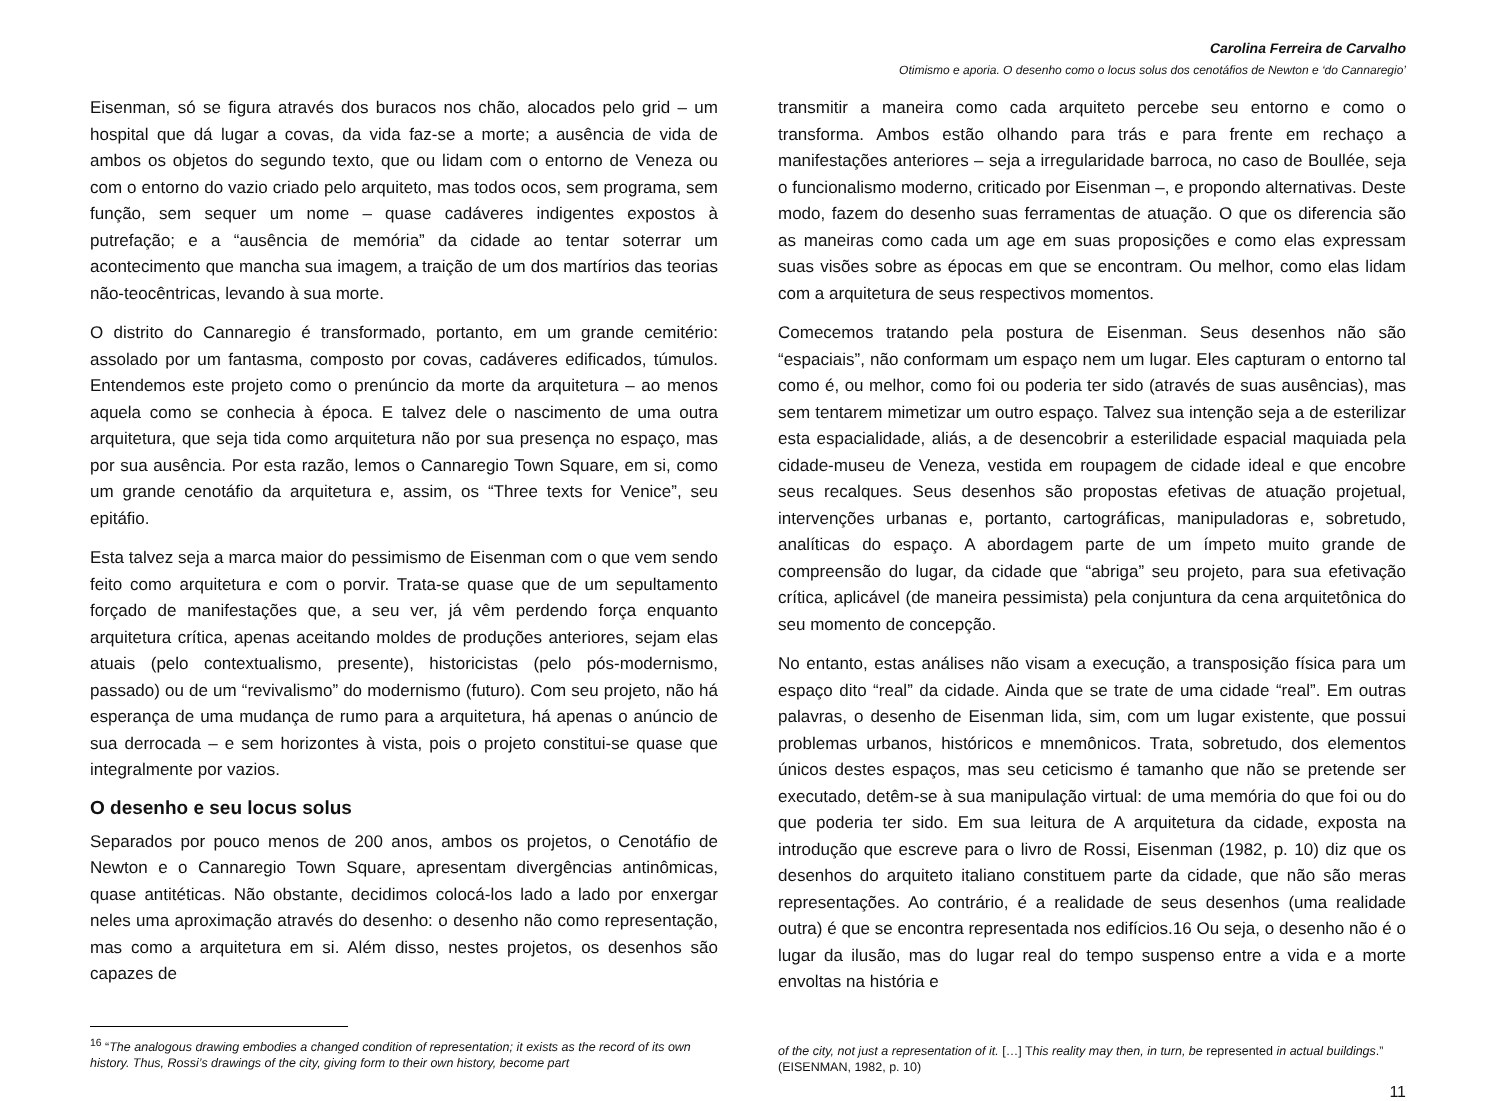Carolina Ferreira de Carvalho
Otimismo e aporia. O desenho como o locus solus dos cenotáfios de Newton e ‘do Cannaregio’
Eisenman, só se figura através dos buracos nos chão, alocados pelo grid – um hospital que dá lugar a covas, da vida faz-se a morte; a ausência de vida de ambos os objetos do segundo texto, que ou lidam com o entorno de Veneza ou com o entorno do vazio criado pelo arquiteto, mas todos ocos, sem programa, sem função, sem sequer um nome – quase cadáveres indigentes expostos à putrefação; e a “ausência de memória” da cidade ao tentar soterrar um acontecimento que mancha sua imagem, a traição de um dos martírios das teorias não-teocêntricas, levando à sua morte.
O distrito do Cannaregio é transformado, portanto, em um grande cemitério: assolado por um fantasma, composto por covas, cadáveres edificados, túmulos. Entendemos este projeto como o prenúncio da morte da arquitetura – ao menos aquela como se conhecia à época. E talvez dele o nascimento de uma outra arquitetura, que seja tida como arquitetura não por sua presença no espaço, mas por sua ausência. Por esta razão, lemos o Cannaregio Town Square, em si, como um grande cenotáfio da arquitetura e, assim, os “Three texts for Venice”, seu epitáfio.
Esta talvez seja a marca maior do pessimismo de Eisenman com o que vem sendo feito como arquitetura e com o porvir. Trata-se quase que de um sepultamento forçado de manifestações que, a seu ver, já vêm perdendo força enquanto arquitetura crítica, apenas aceitando moldes de produções anteriores, sejam elas atuais (pelo contextualismo, presente), historicistas (pelo pós-modernismo, passado) ou de um “revivalismo” do modernismo (futuro). Com seu projeto, não há esperança de uma mudança de rumo para a arquitetura, há apenas o anúncio de sua derrocada – e sem horizontes à vista, pois o projeto constitui-se quase que integralmente por vazios.
O desenho e seu locus solus
Separados por pouco menos de 200 anos, ambos os projetos, o Cenotáfio de Newton e o Cannaregio Town Square, apresentam divergências antinômicas, quase antitéticas. Não obstante, decidimos colocá-los lado a lado por enxergar neles uma aproximação através do desenho: o desenho não como representação, mas como a arquitetura em si. Além disso, nestes projetos, os desenhos são capazes de
<sup>16</sup> “The analogous drawing embodies a changed condition of representation; it exists as the record of its own history. Thus, Rossi’s drawings of the city, giving form to their own history, become part
transmitir a maneira como cada arquiteto percebe seu entorno e como o transforma. Ambos estão olhando para trás e para frente em rechaço a manifestações anteriores – seja a irregularidade barroca, no caso de Boullée, seja o funcionalismo moderno, criticado por Eisenman –, e propondo alternativas. Deste modo, fazem do desenho suas ferramentas de atuação. O que os diferencia são as maneiras como cada um age em suas proposições e como elas expressam suas visões sobre as épocas em que se encontram. Ou melhor, como elas lidam com a arquitetura de seus respectivos momentos.
Comecemos tratando pela postura de Eisenman. Seus desenhos não são “espaciais”, não conformam um espaço nem um lugar. Eles capturam o entorno tal como é, ou melhor, como foi ou poderia ter sido (através de suas ausências), mas sem tentarem mimetizar um outro espaço. Talvez sua intenção seja a de esterilizar esta espacialidade, aliás, a de desencobrir a esterilidade espacial maquiada pela cidade-museu de Veneza, vestida em roupagem de cidade ideal e que encobre seus recalques. Seus desenhos são propostas efetivas de atuação projetual, intervenções urbanas e, portanto, cartográficas, manipuladoras e, sobretudo, analíticas do espaço. A abordagem parte de um ímpeto muito grande de compreensão do lugar, da cidade que “abriga” seu projeto, para sua efetivação crítica, aplicável (de maneira pessimista) pela conjuntura da cena arquitetônica do seu momento de concepção.
No entanto, estas análises não visam a execução, a transposição física para um espaço dito “real” da cidade. Ainda que se trate de uma cidade “real”. Em outras palavras, o desenho de Eisenman lida, sim, com um lugar existente, que possui problemas urbanos, históricos e mnemônicos. Trata, sobretudo, dos elementos únicos destes espaços, mas seu ceticismo é tamanho que não se pretende ser executado, detêm-se à sua manipulação virtual: de uma memória do que foi ou do que poderia ter sido. Em sua leitura de A arquitetura da cidade, exposta na introdução que escreve para o livro de Rossi, Eisenman (1982, p. 10) diz que os desenhos do arquiteto italiano constituem parte da cidade, que não são meras representações. Ao contrário, é a realidade de seus desenhos (uma realidade outra) é que se encontra representada nos edifícios.16 Ou seja, o desenho não é o lugar da ilusão, mas do lugar real do tempo suspenso entre a vida e a morte envoltas na história e
of the city, not just a representation of it. […] This reality may then, in turn, be represented in actual buildings.” (EISENMAN, 1982, p. 10)
11